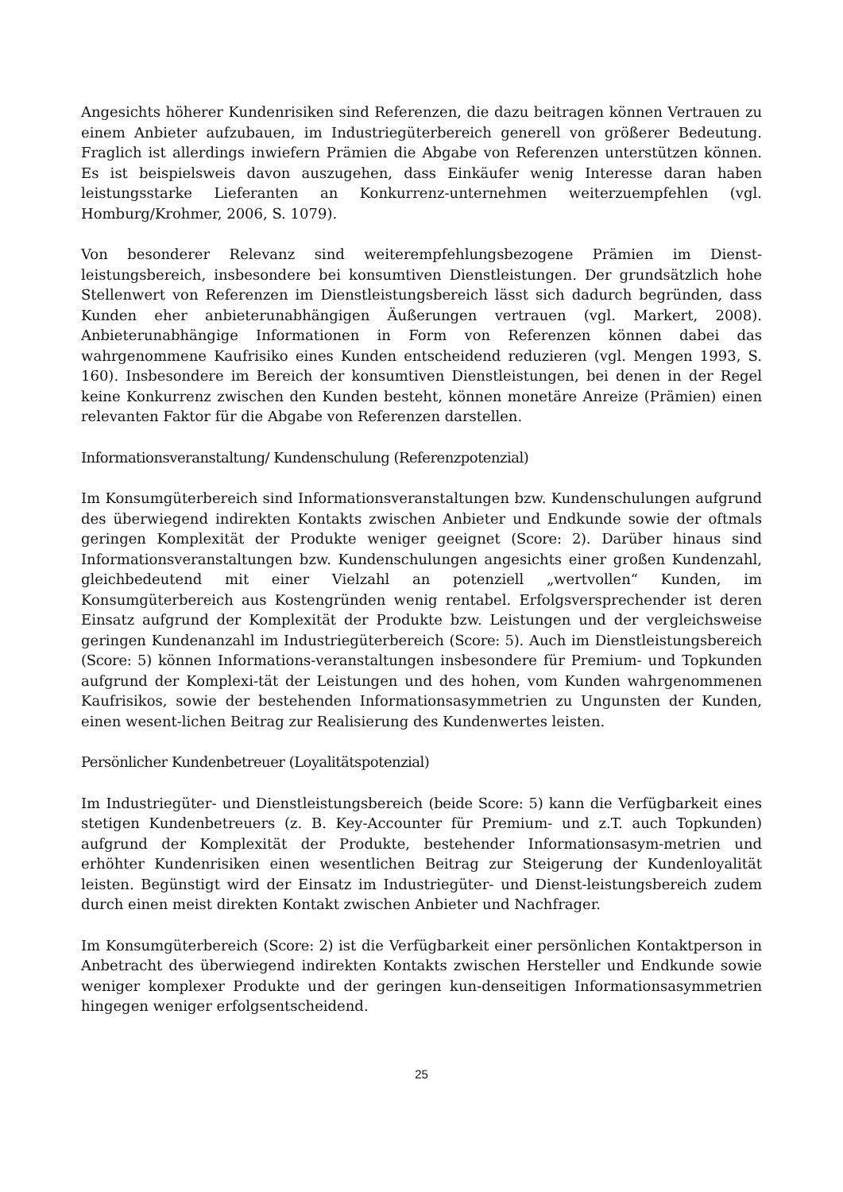Angesichts höherer Kundenrisiken sind Referenzen, die dazu beitragen können Vertrauen zu einem Anbieter aufzubauen, im Industriegüterbereich generell von größerer Bedeutung. Fraglich ist allerdings inwiefern Prämien die Abgabe von Referenzen unterstützen können. Es ist beispielsweis davon auszugehen, dass Einkäufer wenig Interesse daran haben leistungsstarke Lieferanten an Konkurrenz-unternehmen weiterzuempfehlen (vgl. Homburg/Krohmer, 2006, S. 1079).
Von besonderer Relevanz sind weiterempfehlungsbezogene Prämien im Dienst-leistungsbereich, insbesondere bei konsumtiven Dienstleistungen. Der grundsätzlich hohe Stellenwert von Referenzen im Dienstleistungsbereich lässt sich dadurch begründen, dass Kunden eher anbieterunabhängigen Äußerungen vertrauen (vgl. Markert, 2008). Anbieterunabhängige Informationen in Form von Referenzen können dabei das wahrgenommene Kaufrisiko eines Kunden entscheidend reduzieren (vgl. Mengen 1993, S. 160). Insbesondere im Bereich der konsumtiven Dienstleistungen, bei denen in der Regel keine Konkurrenz zwischen den Kunden besteht, können monetäre Anreize (Prämien) einen relevanten Faktor für die Abgabe von Referenzen darstellen.
Informationsveranstaltung/ Kundenschulung (Referenzpotenzial)
Im Konsumgüterbereich sind Informationsveranstaltungen bzw. Kundenschulungen aufgrund des überwiegend indirekten Kontakts zwischen Anbieter und Endkunde sowie der oftmals geringen Komplexität der Produkte weniger geeignet (Score: 2). Darüber hinaus sind Informationsveranstaltungen bzw. Kundenschulungen angesichts einer großen Kundenzahl, gleichbedeutend mit einer Vielzahl an potenziell „wertvollen“ Kunden, im Konsumgüterbereich aus Kostengründen wenig rentabel. Erfolgsversprechender ist deren Einsatz aufgrund der Komplexität der Produkte bzw. Leistungen und der vergleichsweise geringen Kundenanzahl im Industriegüterbereich (Score: 5). Auch im Dienstleistungsbereich (Score: 5) können Informations-veranstaltungen insbesondere für Premium- und Topkunden aufgrund der Komplexi-tät der Leistungen und des hohen, vom Kunden wahrgenommenen Kaufrisikos, sowie der bestehenden Informationsasymmetrien zu Ungunsten der Kunden, einen wesent-lichen Beitrag zur Realisierung des Kundenwertes leisten.
Persönlicher Kundenbetreuer (Loyalitätspotenzial)
Im Industriegüter- und Dienstleistungsbereich (beide Score: 5) kann die Verfügbarkeit eines stetigen Kundenbetreuers (z. B. Key-Accounter für Premium- und z.T. auch Topkunden) aufgrund der Komplexität der Produkte, bestehender Informationsasym-metrien und erhöhter Kundenrisiken einen wesentlichen Beitrag zur Steigerung der Kundenloyalität leisten. Begünstigt wird der Einsatz im Industriegüter- und Dienst-leistungsbereich zudem durch einen meist direkten Kontakt zwischen Anbieter und Nachfrager.
Im Konsumgüterbereich (Score: 2) ist die Verfügbarkeit einer persönlichen Kontaktperson in Anbetracht des überwiegend indirekten Kontakts zwischen Hersteller und Endkunde sowie weniger komplexer Produkte und der geringen kun-denseitigen Informationsasymmetrien hingegen weniger erfolgsentscheidend.
25